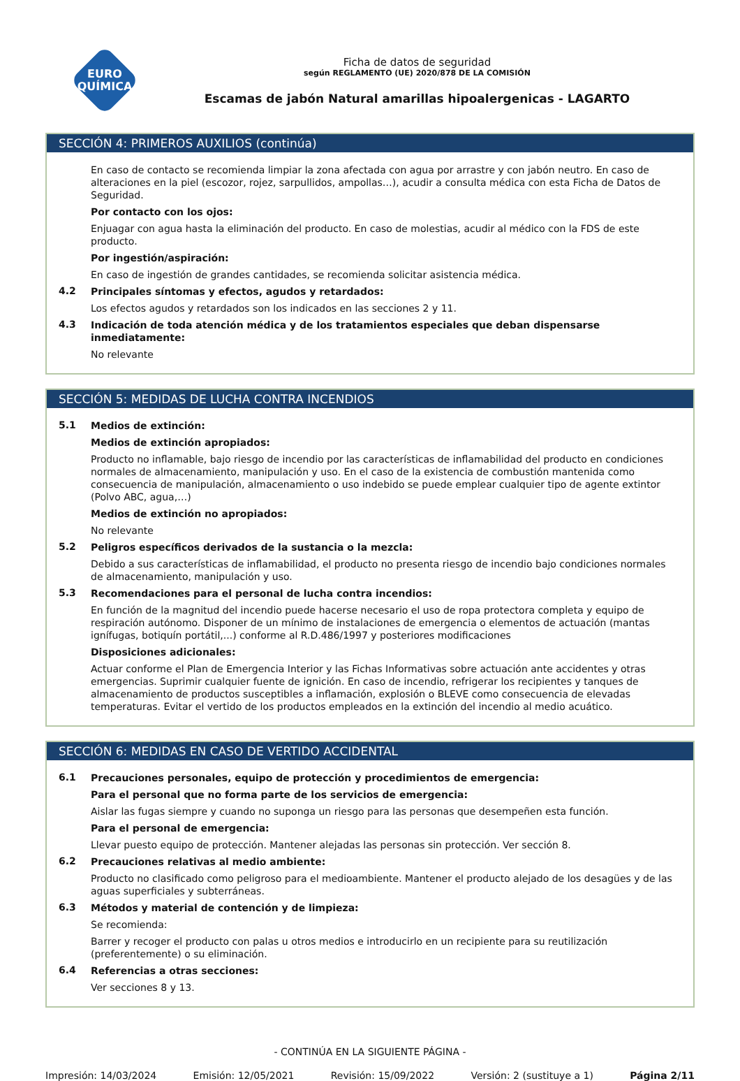EURO
QUÍMICA
Ficha de datos de seguridad
según REGLAMENTO (UE) 2020/878 DE LA COMISIÓN
Escamas de jabón Natural amarillas hipoalergenicas - LAGARTO
SECCIÓN 4: PRIMEROS AUXILIOS (continúa)
En caso de contacto se recomienda limpiar la zona afectada con agua por arrastre y con jabón neutro. En caso de alteraciones en la piel (escozor, rojez, sarpullidos, ampollas…), acudir a consulta médica con esta Ficha de Datos de Seguridad.
Por contacto con los ojos:
Enjuagar con agua hasta la eliminación del producto. En caso de molestias, acudir al médico con la FDS de este producto.
Por ingestión/aspiración:
En caso de ingestión de grandes cantidades, se recomienda solicitar asistencia médica.
4.2
Principales síntomas y efectos, agudos y retardados:
Los efectos agudos y retardados son los indicados en las secciones 2 y 11.
4.3
Indicación de toda atención médica y de los tratamientos especiales que deban dispensarse inmediatamente:
No relevante
SECCIÓN 5: MEDIDAS DE LUCHA CONTRA INCENDIOS
5.1
Medios de extinción:
Medios de extinción apropiados:
Producto no inflamable, bajo riesgo de incendio por las características de inflamabilidad del producto en condiciones normales de almacenamiento, manipulación y uso. En el caso de la existencia de combustión mantenida como consecuencia de manipulación, almacenamiento o uso indebido se puede emplear cualquier tipo de agente extintor (Polvo ABC, agua,…)
Medios de extinción no apropiados:
No relevante
5.2
Peligros específicos derivados de la sustancia o la mezcla:
Debido a sus características de inflamabilidad, el producto no presenta riesgo de incendio bajo condiciones normales de almacenamiento, manipulación y uso.
5.3
Recomendaciones para el personal de lucha contra incendios:
En función de la magnitud del incendio puede hacerse necesario el uso de ropa protectora completa y equipo de respiración autónomo. Disponer de un mínimo de instalaciones de emergencia o elementos de actuación (mantas ignífugas, botiquín portátil,...) conforme al R.D.486/1997 y posteriores modificaciones
Disposiciones adicionales:
Actuar conforme el Plan de Emergencia Interior y las Fichas Informativas sobre actuación ante accidentes y otras emergencias. Suprimir cualquier fuente de ignición. En caso de incendio, refrigerar los recipientes y tanques de almacenamiento de productos susceptibles a inflamación, explosión o BLEVE como consecuencia de elevadas temperaturas. Evitar el vertido de los productos empleados en la extinción del incendio al medio acuático.
SECCIÓN 6: MEDIDAS EN CASO DE VERTIDO ACCIDENTAL
6.1
Precauciones personales, equipo de protección y procedimientos de emergencia:
Para el personal que no forma parte de los servicios de emergencia:
Aislar las fugas siempre y cuando no suponga un riesgo para las personas que desempeñen esta función.
Para el personal de emergencia:
Llevar puesto equipo de protección. Mantener alejadas las personas sin protección. Ver sección 8.
6.2
Precauciones relativas al medio ambiente:
Producto no clasificado como peligroso para el medioambiente. Mantener el producto alejado de los desagües y de las aguas superficiales y subterráneas.
6.3
Métodos y material de contención y de limpieza:
Se recomienda:
Barrer y recoger el producto con palas u otros medios e introducirlo en un recipiente para su reutilización (preferentemente) o su eliminación.
6.4
Referencias a otras secciones:
Ver secciones 8 y 13.
- CONTINÚA EN LA SIGUIENTE PÁGINA -
Impresión: 14/03/2024 Emisión: 12/05/2021 Revisión: 15/09/2022 Versión: 2 (sustituye a 1) Página 2/11